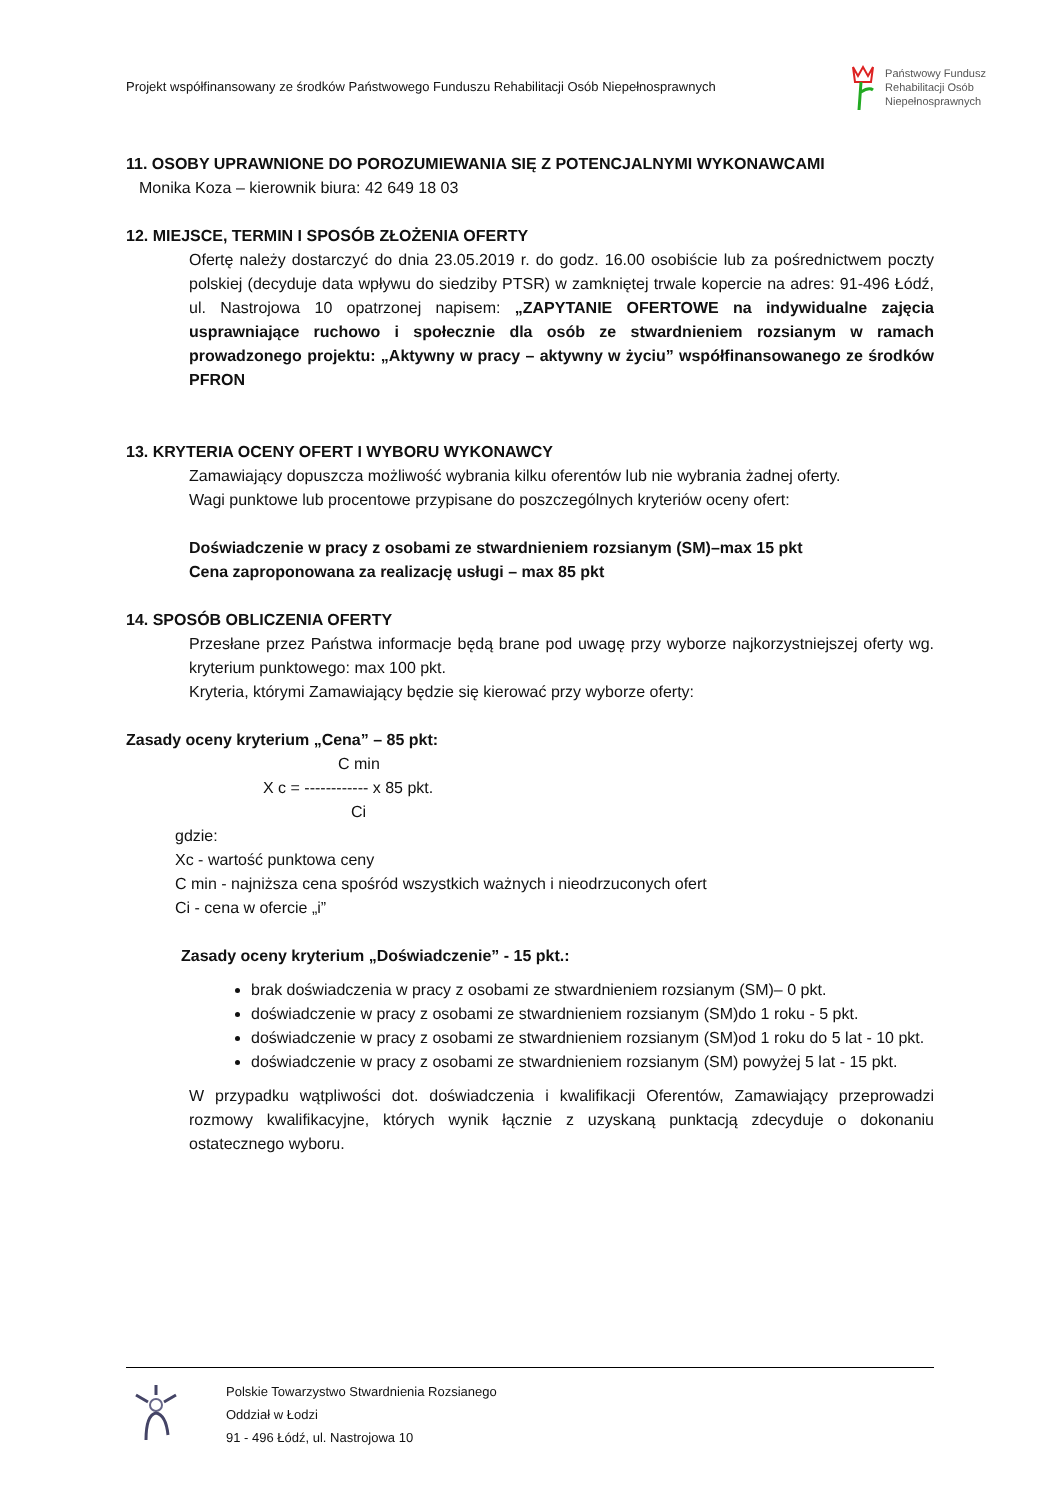Projekt współfinansowany ze środków Państwowego Funduszu Rehabilitacji Osób Niepełnosprawnych
Państwowy Fundusz
Rehabilitacji Osób
Niepełnosprawnych
11. OSOBY UPRAWNIONE DO POROZUMIEWANIA SIĘ Z POTENCJALNYMI WYKONAWCAMI
Monika Koza – kierownik biura: 42 649 18 03
12. MIEJSCE, TERMIN I SPOSÓB ZŁOŻENIA OFERTY
Ofertę należy dostarczyć do dnia 23.05.2019 r. do godz. 16.00 osobiście lub za pośrednictwem poczty polskiej (decyduje data wpływu do siedziby PTSR) w zamkniętej trwale kopercie na adres: 91-496 Łódź, ul. Nastrojowa 10 opatrzonej napisem: „ZAPYTANIE OFERTOWE na indywidualne zajęcia usprawniające ruchowo i społecznie dla osób ze stwardnieniem rozsianym w ramach prowadzonego projektu: „Aktywny w pracy – aktywny w życiu” współfinansowanego ze środków PFRON
13. KRYTERIA OCENY OFERT I WYBORU WYKONAWCY
Zamawiający dopuszcza możliwość wybrania kilku oferentów lub nie wybrania żadnej oferty.
Wagi punktowe lub procentowe przypisane do poszczególnych kryteriów oceny ofert:
Doświadczenie w pracy z osobami ze stwardnieniem rozsianym (SM)–max 15 pkt
Cena zaproponowana za realizację usługi – max 85 pkt
14. SPOSÓB OBLICZENIA OFERTY
Przesłane przez Państwa informacje będą brane pod uwagę przy wyborze najkorzystniejszej oferty wg. kryterium punktowego: max 100 pkt.
Kryteria, którymi Zamawiający będzie się kierować przy wyborze oferty:
Zasady oceny kryterium „Cena” – 85 pkt:
C min
X c = ------------ x 85 pkt.
Ci
gdzie:
Xc - wartość punktowa ceny
C min - najniższa cena spośród wszystkich ważnych i nieodrzuconych ofert
Ci - cena w ofercie „i”
Zasady oceny kryterium „Doświadczenie” - 15 pkt.:
brak doświadczenia w pracy z osobami ze stwardnieniem rozsianym (SM)– 0 pkt.
doświadczenie w pracy z osobami ze stwardnieniem rozsianym (SM)do 1 roku - 5 pkt.
doświadczenie w pracy z osobami ze stwardnieniem rozsianym (SM)od 1 roku do 5 lat - 10 pkt.
doświadczenie w pracy z osobami ze stwardnieniem rozsianym (SM) powyżej 5 lat - 15 pkt.
W przypadku wątpliwości dot. doświadczenia i kwalifikacji Oferentów, Zamawiający przeprowadzi rozmowy kwalifikacyjne, których wynik łącznie z uzyskaną punktacją zdecyduje o dokonaniu ostatecznego wyboru.
Polskie Towarzystwo Stwardnienia Rozsianego
Oddział w Łodzi
91 - 496 Łódź, ul. Nastrojowa 10